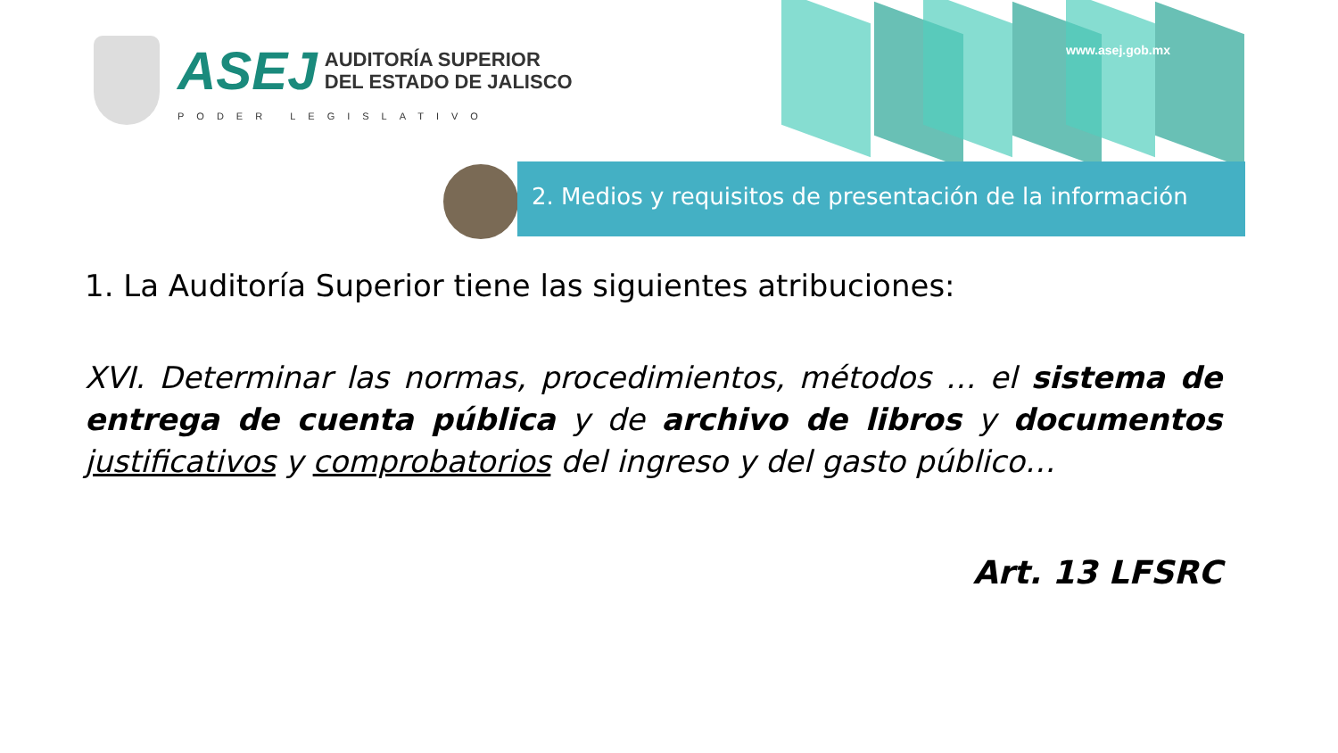ASEJ AUDITORÍA SUPERIOR
DEL ESTADO DE JALISCO
PODER LEGISLATIVO
www.asej.gob.mx
2. Medios y requisitos de presentación de la información
1. La Auditoría Superior tiene las siguientes atribuciones:
XVI. Determinar las normas, procedimientos, métodos … el sistema de entrega de cuenta pública y de archivo de libros y documentos justificativos y comprobatorios del ingreso y del gasto público…
Art. 13 LFSRC